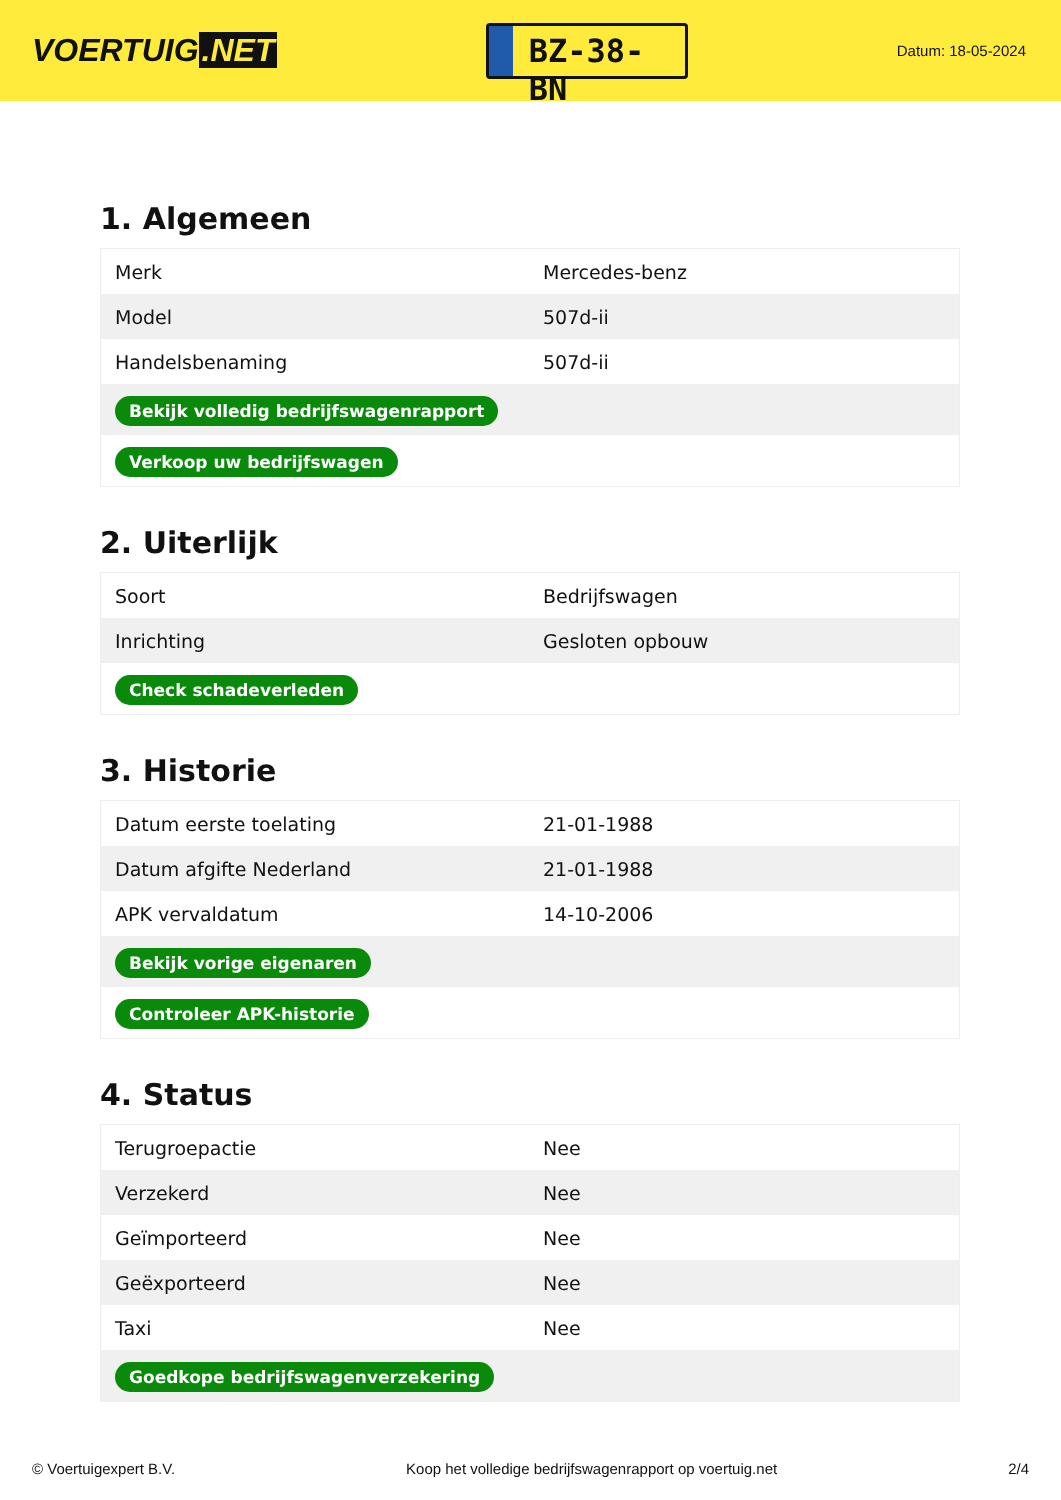VOERTUIG.NET
BZ-38-BN
Datum: 18-05-2024
1. Algemeen
| Merk | Mercedes-benz |
| Model | 507d-ii |
| Handelsbenaming | 507d-ii |
| Bekijk volledig bedrijfswagenrapport | |
| Verkoop uw bedrijfswagen | |
2. Uiterlijk
| Soort | Bedrijfswagen |
| Inrichting | Gesloten opbouw |
| Check schadeverleden | |
3. Historie
| Datum eerste toelating | 21-01-1988 |
| Datum afgifte Nederland | 21-01-1988 |
| APK vervaldatum | 14-10-2006 |
| Bekijk vorige eigenaren | |
| Controleer APK-historie | |
4. Status
| Terugroepactie | Nee |
| Verzekerd | Nee |
| Geïmporteerd | Nee |
| Geëxporteerd | Nee |
| Taxi | Nee |
| Goedkope bedrijfswagenverzekering | |
© Voertuigexpert B.V. Koop het volledige bedrijfswagenrapport op voertuig.net 2/4